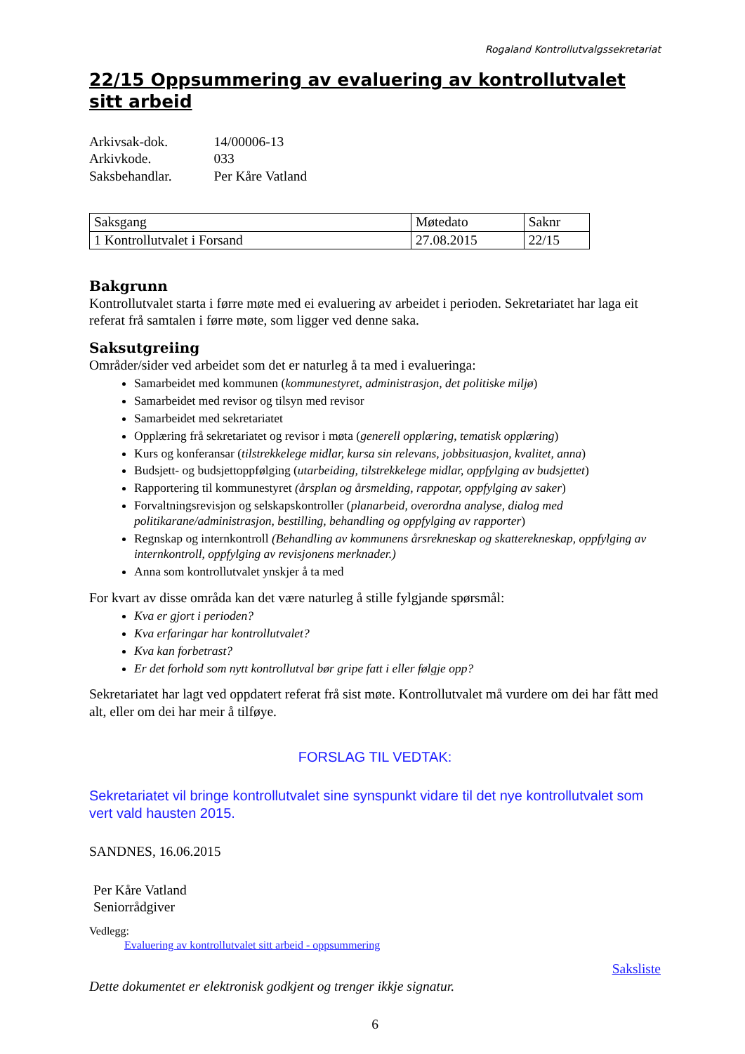Rogaland Kontrollutvalgssekretariat
22/15 Oppsummering av evaluering av kontrollutvalet sitt arbeid
| Arkivsak-dok. | 14/00006-13 |
| Arkivkode. | 033 |
| Saksbehandlar. | Per Kåre Vatland |
| Saksgang | Møtedato | Saknr |
| 1 Kontrollutvalet i Forsand | 27.08.2015 | 22/15 |
Bakgrunn
Kontrollutvalet starta i førre møte med ei evaluering av arbeidet i perioden. Sekretariatet har laga eit referat frå samtalen i førre møte, som ligger ved denne saka.
Saksutgreiing
Områder/sider ved arbeidet som det er naturleg å ta med i evalueringa:
Samarbeidet med kommunen (kommunestyret, administrasjon, det politiske miljø)
Samarbeidet med revisor og tilsyn med revisor
Samarbeidet med sekretariatet
Opplæring frå sekretariatet og revisor i møta (generell opplæring, tematisk opplæring)
Kurs og konferansar (tilstrekkelege midlar, kursa sin relevans, jobbsituasjon, kvalitet, anna)
Budsjett- og budsjettoppfølging (utarbeiding, tilstrekkelege midlar, oppfylging av budsjettet)
Rapportering til kommunestyret (årsplan og årsmelding, rappotar, oppfylging av saker)
Forvaltningsrevisjon og selskapskontroller (planarbeid, overordna analyse, dialog med politikarane/administrasjon, bestilling, behandling og oppfylging av rapporter)
Regnskap og internkontroll (Behandling av kommunens årsrekneskap og skatterekneskap, oppfylging av internkontroll, oppfylging av revisjonens merknader.)
Anna som kontrollutvalet ynskjer å ta med
For kvart av disse områda kan det være naturleg å stille fylgjande spørsmål:
Kva er gjort i perioden?
Kva erfaringar har kontrollutvalet?
Kva kan forbetrast?
Er det forhold som nytt kontrollutval bør gripe fatt i eller følgje opp?
Sekretariatet har lagt ved oppdatert referat frå sist møte. Kontrollutvalet må vurdere om dei har fått med alt, eller om dei har meir å tilføye.
FORSLAG TIL VEDTAK:
Sekretariatet vil bringe kontrollutvalet sine synspunkt vidare til det nye kontrollutvalet som vert vald hausten 2015.
SANDNES, 16.06.2015
Per Kåre Vatland
Seniorrådgiver
Vedlegg:
Evaluering av kontrollutvalet sitt arbeid - oppsummering
Saksliste
Dette dokumentet er elektronisk godkjent og trenger ikkje signatur.
6